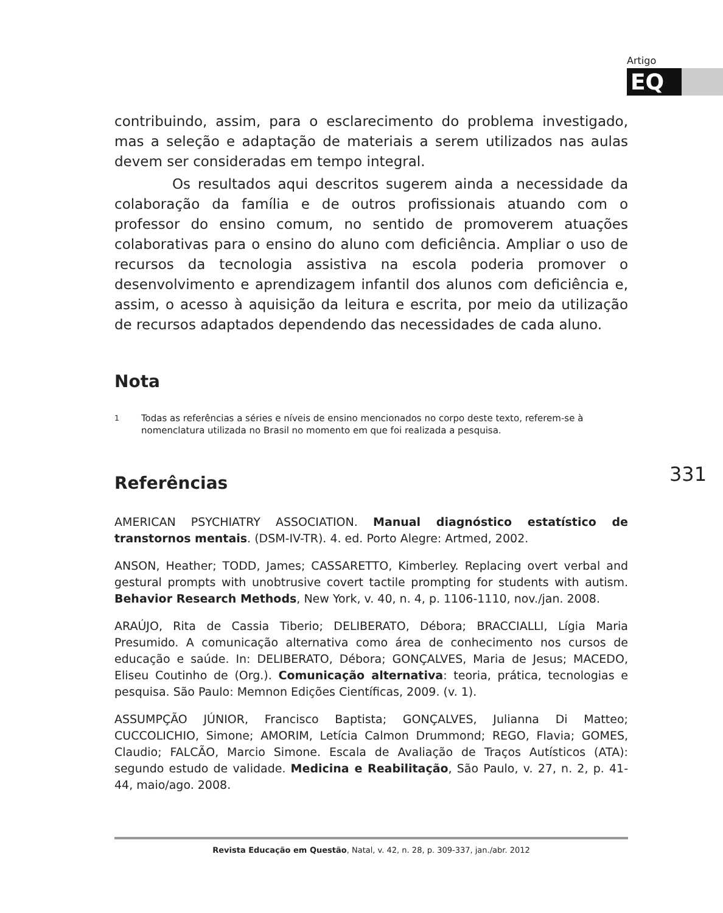Artigo
EQ
contribuindo, assim, para o esclarecimento do problema investigado, mas a seleção e adaptação de materiais a serem utilizados nas aulas devem ser consideradas em tempo integral.
Os resultados aqui descritos sugerem ainda a necessidade da colaboração da família e de outros profissionais atuando com o professor do ensino comum, no sentido de promoverem atuações colaborativas para o ensino do aluno com deficiência. Ampliar o uso de recursos da tecnologia assistiva na escola poderia promover o desenvolvimento e aprendizagem infantil dos alunos com deficiência e, assim, o acesso à aquisição da leitura e escrita, por meio da utilização de recursos adaptados dependendo das necessidades de cada aluno.
Nota
<sup>1</sup> Todas as referências a séries e níveis de ensino mencionados no corpo deste texto, referem-se à nomenclatura utilizada no Brasil no momento em que foi realizada a pesquisa.
Referências
AMERICAN PSYCHIATRY ASSOCIATION. Manual diagnóstico estatístico de transtornos mentais. (DSM-IV-TR). 4. ed. Porto Alegre: Artmed, 2002.
ANSON, Heather; TODD, James; CASSARETTO, Kimberley. Replacing overt verbal and gestural prompts with unobtrusive covert tactile prompting for students with autism. Behavior Research Methods, New York, v. 40, n. 4, p. 1106-1110, nov./jan. 2008.
ARAÚJO, Rita de Cassia Tiberio; DELIBERATO, Débora; BRACCIALLI, Lígia Maria Presumido. A comunicação alternativa como área de conhecimento nos cursos de educação e saúde. In: DELIBERATO, Débora; GONÇALVES, Maria de Jesus; MACEDO, Eliseu Coutinho de (Org.). Comunicação alternativa: teoria, prática, tecnologias e pesquisa. São Paulo: Memnon Edições Científicas, 2009. (v. 1).
ASSUMPÇÃO JÚNIOR, Francisco Baptista; GONÇALVES, Julianna Di Matteo; CUCCOLICHIO, Simone; AMORIM, Letícia Calmon Drummond; REGO, Flavia; GOMES, Claudio; FALCÃO, Marcio Simone. Escala de Avaliação de Traços Autísticos (ATA): segundo estudo de validade. Medicina e Reabilitação, São Paulo, v. 27, n. 2, p. 41-44, maio/ago. 2008.
331
Revista Educação em Questão, Natal, v. 42, n. 28, p. 309-337, jan./abr. 2012